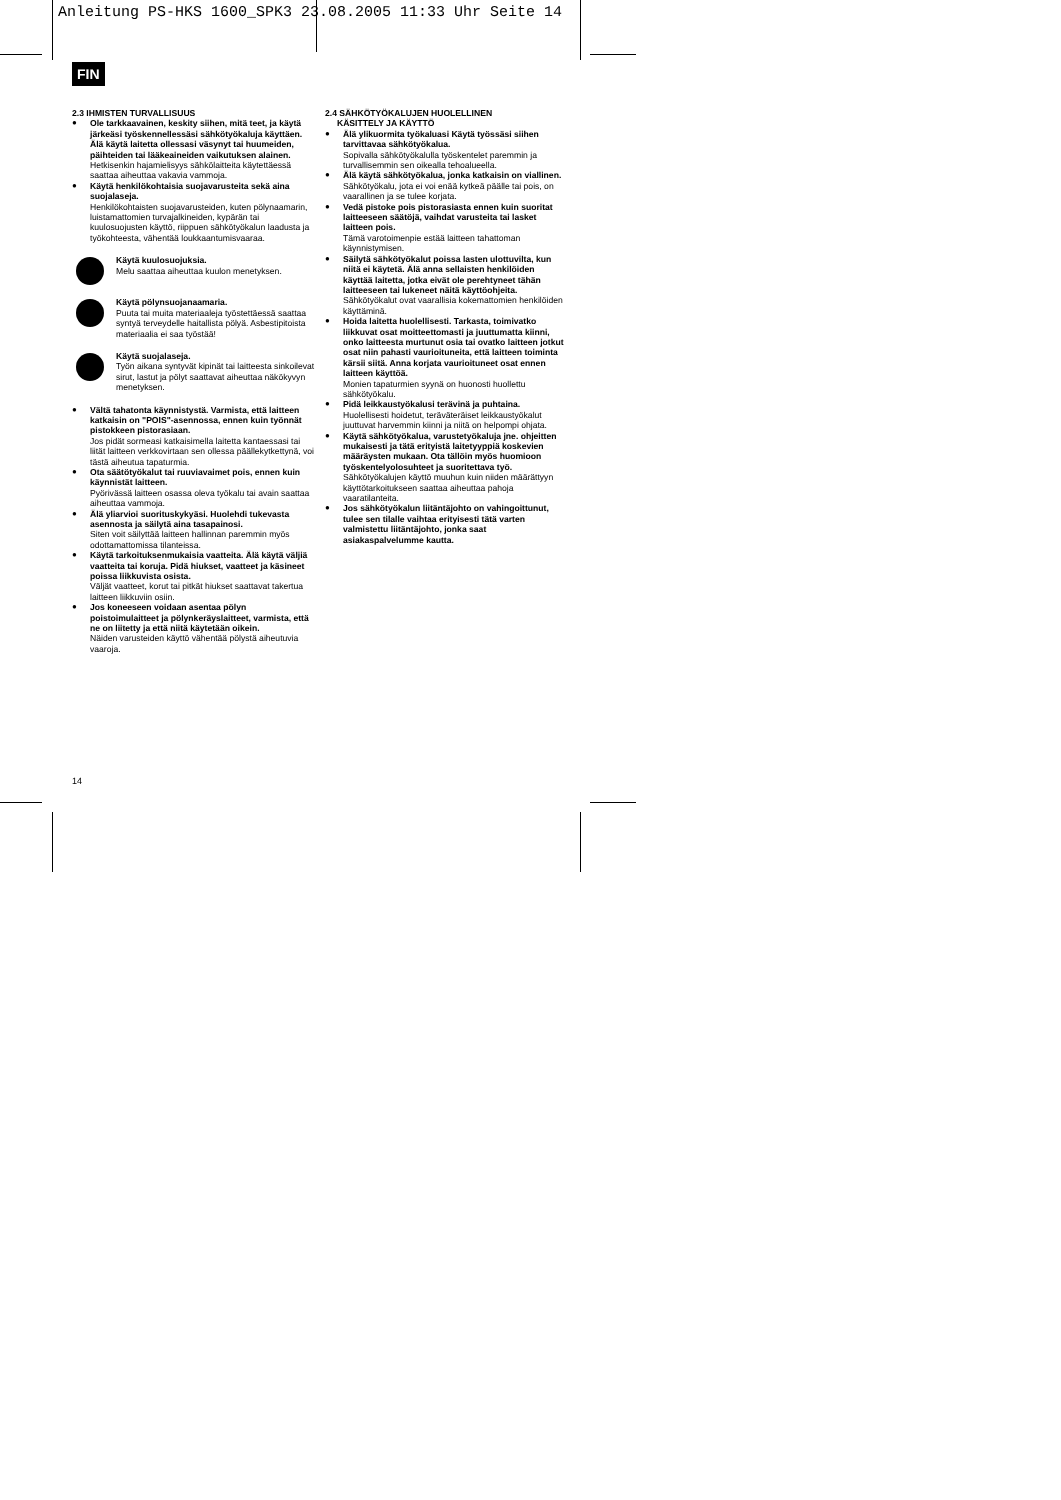Anleitung PS-HKS 1600_SPK3 23.08.2005 11:33 Uhr Seite 14
FIN
2.3 IHMISTEN TURVALLISUUS
● Ole tarkkaavainen, keskity siihen, mitä teet, ja käytä järkeäsi työskennellessäsi sähkötyökaluja käyttäen. Älä käytä laitetta ollessasi väsynyt tai huumeiden, päihteiden tai lääkeaineiden vaikutuksen alainen.
Hetkisenkin hajamielisyys sähkölaitteita käytettäessä saattaa aiheuttaa vakavia vammoja.
● Käytä henkilökohtaisia suojavarusteita sekä aina suojalaseja.
Henkilökohtaisten suojavarusteiden, kuten pölynaamarin, luistamattomien turvajalkineiden, kypärän tai kuulosuojusten käyttö, riippuen sähkötyökalun laadusta ja työkohteesta, vähentää loukkaantumisvaaraa.
Käytä kuulosuojuksia.
Melu saattaa aiheuttaa kuulon menetyksen.
Käytä pölynsuojanaamaria.
Puuta tai muita materiaaleja työstettäessä saattaa syntyä terveydelle haitallista pölyä. Asbestipitoista materiaalia ei saa työstää!
Käytä suojalaseja.
Työn aikana syntyvät kipinät tai laitteesta sinkoilevat sirut, lastut ja pölyt saattavat aiheuttaa näkökyvyn menetyksen.
● Vältä tahatonta käynnistystä. Varmista, että laitteen katkaisin on "POIS"-asennossa, ennen kuin työnnät pistokkeen pistorasiaan.
Jos pidät sormeasi katkaisimella laitetta kantaessasi tai liität laitteen verkkovirtaan sen ollessa päällekytkettynä, voi tästä aiheutua tapaturmia.
● Ota säätötyökalut tai ruuviavaimet pois, ennen kuin käynnistät laitteen.
Pyörivässä laitteen osassa oleva työkalu tai avain saattaa aiheuttaa vammoja.
● Älä yliarvioi suorituskykyäsi. Huolehdi tukevasta asennosta ja säilytä aina tasapainosi.
Siten voit säilyttää laitteen hallinnan paremmin myös odottamattomissa tilanteissa.
● Käytä tarkoituksenmukaisia vaatteita. Älä käytä väljiä vaatteita tai koruja. Pidä hiukset, vaatteet ja käsineet poissa liikkuvista osista.
Väljät vaatteet, korut tai pitkät hiukset saattavat takertua laitteen liikkuviin osiin.
● Jos koneeseen voidaan asentaa pölyn poistoimulaitteet ja pölynkeräyslaitteet, varmista, että ne on liitetty ja että niitä käytetään oikein.
Näiden varusteiden käyttö vähentää pölystä aiheutuvia vaaroja.
2.4 SÄHKÖTYÖKALUJEN HUOLELLINEN
KÄSITTELY JA KÄYTTÖ
● Älä ylikuormita työkaluasi Käytä työssäsi siihen tarvittavaa sähkötyökalua.
Sopivalla sähkötyökalulla työskentelet paremmin ja turvallisemmin sen oikealla tehoalueella.
● Älä käytä sähkötyökalua, jonka katkaisin on viallinen.
Sähkötyökalu, jota ei voi enää kytkeä päälle tai pois, on vaarallinen ja se tulee korjata.
● Vedä pistoke pois pistorasiasta ennen kuin suoritat laitteeseen säätöjä, vaihdat varusteita tai lasket laitteen pois.
Tämä varotoimenpie estää laitteen tahattoman käynnistymisen.
● Säilytä sähkötyökalut poissa lasten ulottuvilta, kun niitä ei käytetä. Älä anna sellaisten henkilöiden käyttää laitetta, jotka eivät ole perehtyneet tähän laitteeseen tai lukeneet näitä käyttöohjeita.
Sähkötyökalut ovat vaarallisia kokemattomien henkilöiden käyttäminä.
● Hoida laitetta huolellisesti. Tarkasta, toimivatko liikkuvat osat moitteettomasti ja juuttumatta kiinni, onko laitteesta murtunut osia tai ovatko laitteen jotkut osat niin pahasti vaurioituneita, että laitteen toiminta kärsii siitä. Anna korjata vaurioituneet osat ennen laitteen käyttöä.
Monien tapaturmien syynä on huonosti huollettu sähkötyökalu.
● Pidä leikkaustyökalusi terävinä ja puhtaina.
Huolellisesti hoidetut, teräväteräiset leikkaustyökalut juuttuvat harvemmin kiinni ja niitä on helpompi ohjata.
● Käytä sähkötyökalua, varustetyökaluja jne. ohjeitten mukaisesti ja tätä erityistä laitetyyppiä koskevien määräysten mukaan. Ota tällöin myös huomioon työskentelyolosuhteet ja suoritettava työ.
Sähkötyökalujen käyttö muuhun kuin niiden määrättyyn käyttötarkoitukseen saattaa aiheuttaa pahoja vaaratilanteita.
● Jos sähkötyökalun liitäntäjohto on vahingoittunut, tulee sen tilalle vaihtaa erityisesti tätä varten valmistettu liitäntäjohto, jonka saat asiakaspalvelumme kautta.
14